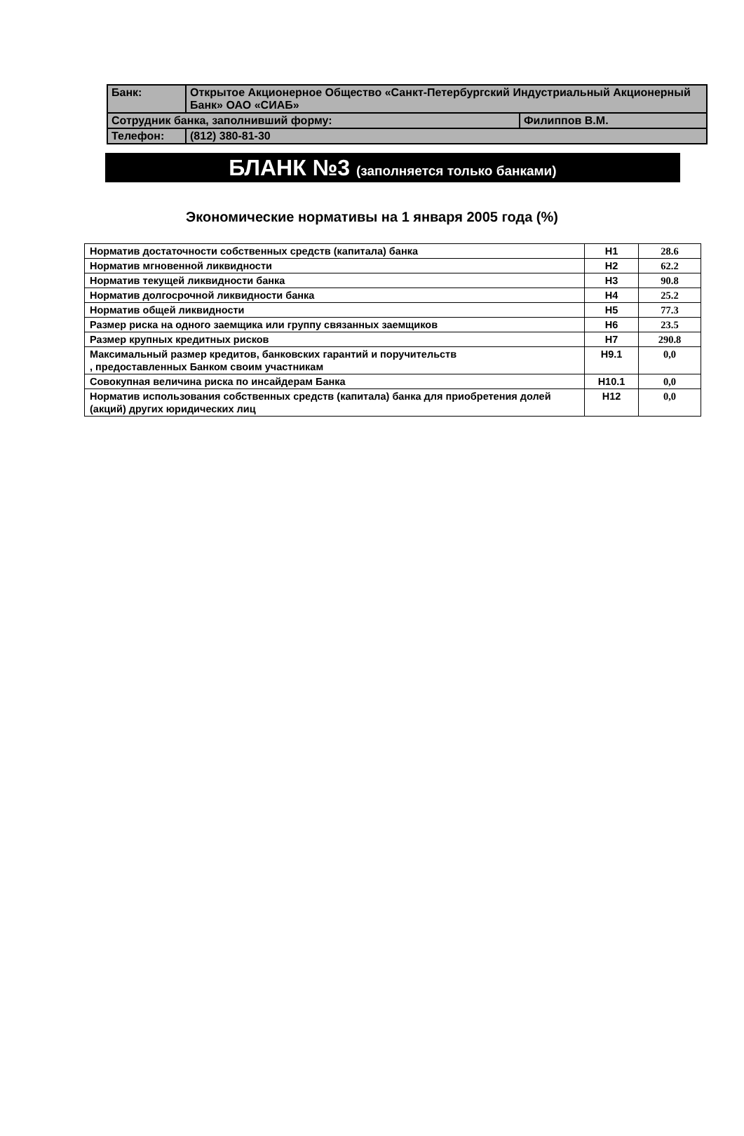| Банк: | Открытое Акционерное Общество «Санкт-Петербургский Индустриальный Акционерный Банк» ОАО «СИАБ» | |
| Сотрудник банка, заполнивший форму: | | Филиппов В.М. |
| Телефон: | (812) 380-81-30 | |
БЛАНК №3 (заполняется только банками)
Экономические нормативы на 1 января 2005 года (%)
| Норматив достаточности собственных средств (капитала) банка | Н1 | 28.6 |
| Норматив мгновенной ликвидности | Н2 | 62.2 |
| Норматив текущей ликвидности банка | Н3 | 90.8 |
| Норматив долгосрочной ликвидности банка | Н4 | 25.2 |
| Норматив общей ликвидности | Н5 | 77.3 |
| Размер риска на одного заемщика или группу связанных заемщиков | Н6 | 23.5 |
| Размер крупных кредитных рисков | Н7 | 290.8 |
| Максимальный размер кредитов, банковских гарантий и поручительств , предоставленных Банком своим участникам | Н9.1 | 0,0 |
| Совокупная величина риска по инсайдерам Банка | Н10.1 | 0,0 |
| Норматив использования собственных средств (капитала) банка для приобретения долей (акций) других юридических лиц | Н12 | 0,0 |